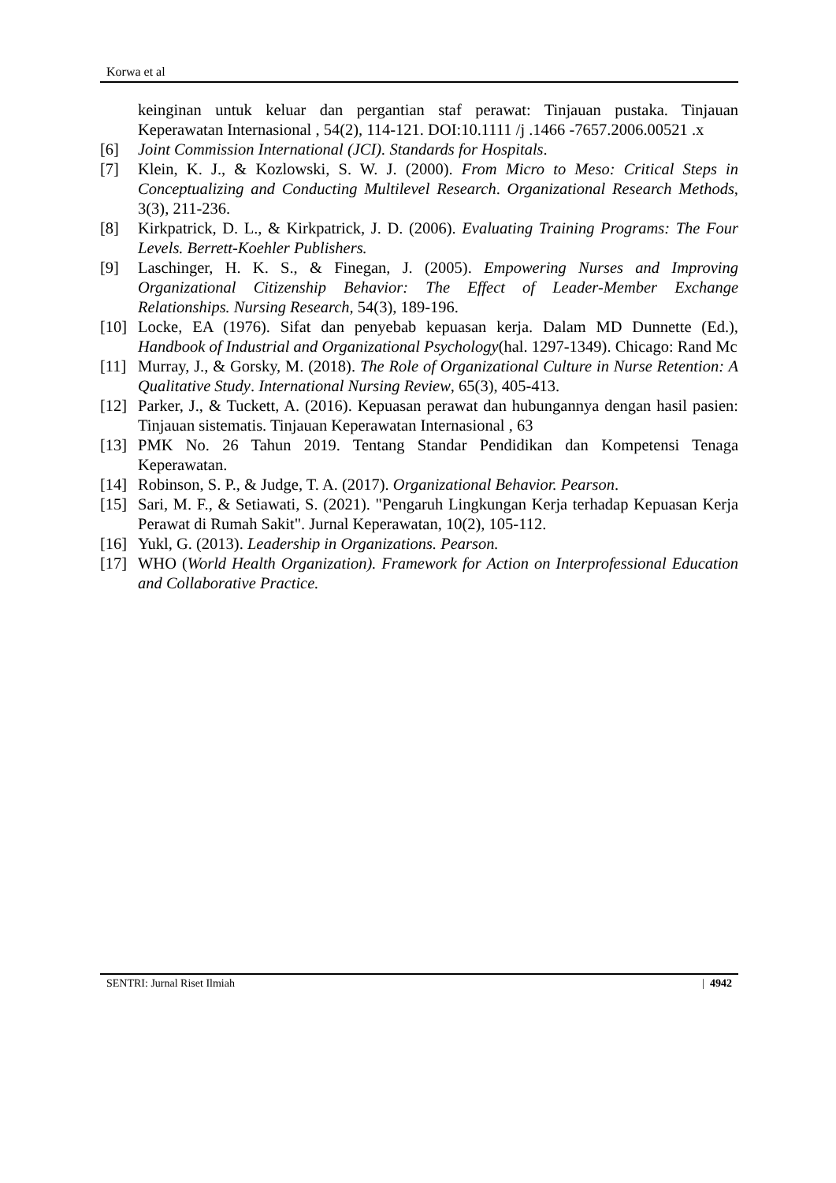Korwa et al
keinginan untuk keluar dan pergantian staf perawat: Tinjauan pustaka. Tinjauan Keperawatan Internasional , 54(2), 114-121. DOI:10.1111 /j .1466 -7657.2006.00521 .x
[6] Joint Commission International (JCI). Standards for Hospitals.
[7] Klein, K. J., & Kozlowski, S. W. J. (2000). From Micro to Meso: Critical Steps in Conceptualizing and Conducting Multilevel Research. Organizational Research Methods, 3(3), 211-236.
[8] Kirkpatrick, D. L., & Kirkpatrick, J. D. (2006). Evaluating Training Programs: The Four Levels. Berrett-Koehler Publishers.
[9] Laschinger, H. K. S., & Finegan, J. (2005). Empowering Nurses and Improving Organizational Citizenship Behavior: The Effect of Leader-Member Exchange Relationships. Nursing Research, 54(3), 189-196.
[10] Locke, EA (1976). Sifat dan penyebab kepuasan kerja. Dalam MD Dunnette (Ed.), Handbook of Industrial and Organizational Psychology(hal. 1297-1349). Chicago: Rand Mc
[11] Murray, J., & Gorsky, M. (2018). The Role of Organizational Culture in Nurse Retention: A Qualitative Study. International Nursing Review, 65(3), 405-413.
[12] Parker, J., & Tuckett, A. (2016). Kepuasan perawat dan hubungannya dengan hasil pasien: Tinjauan sistematis. Tinjauan Keperawatan Internasional , 63
[13] PMK No. 26 Tahun 2019. Tentang Standar Pendidikan dan Kompetensi Tenaga Keperawatan.
[14] Robinson, S. P., & Judge, T. A. (2017). Organizational Behavior. Pearson.
[15] Sari, M. F., & Setiawati, S. (2021). "Pengaruh Lingkungan Kerja terhadap Kepuasan Kerja Perawat di Rumah Sakit". Jurnal Keperawatan, 10(2), 105-112.
[16] Yukl, G. (2013). Leadership in Organizations. Pearson.
[17] WHO (World Health Organization). Framework for Action on Interprofessional Education and Collaborative Practice.
SENTRI: Jurnal Riset Ilmiah | 4942